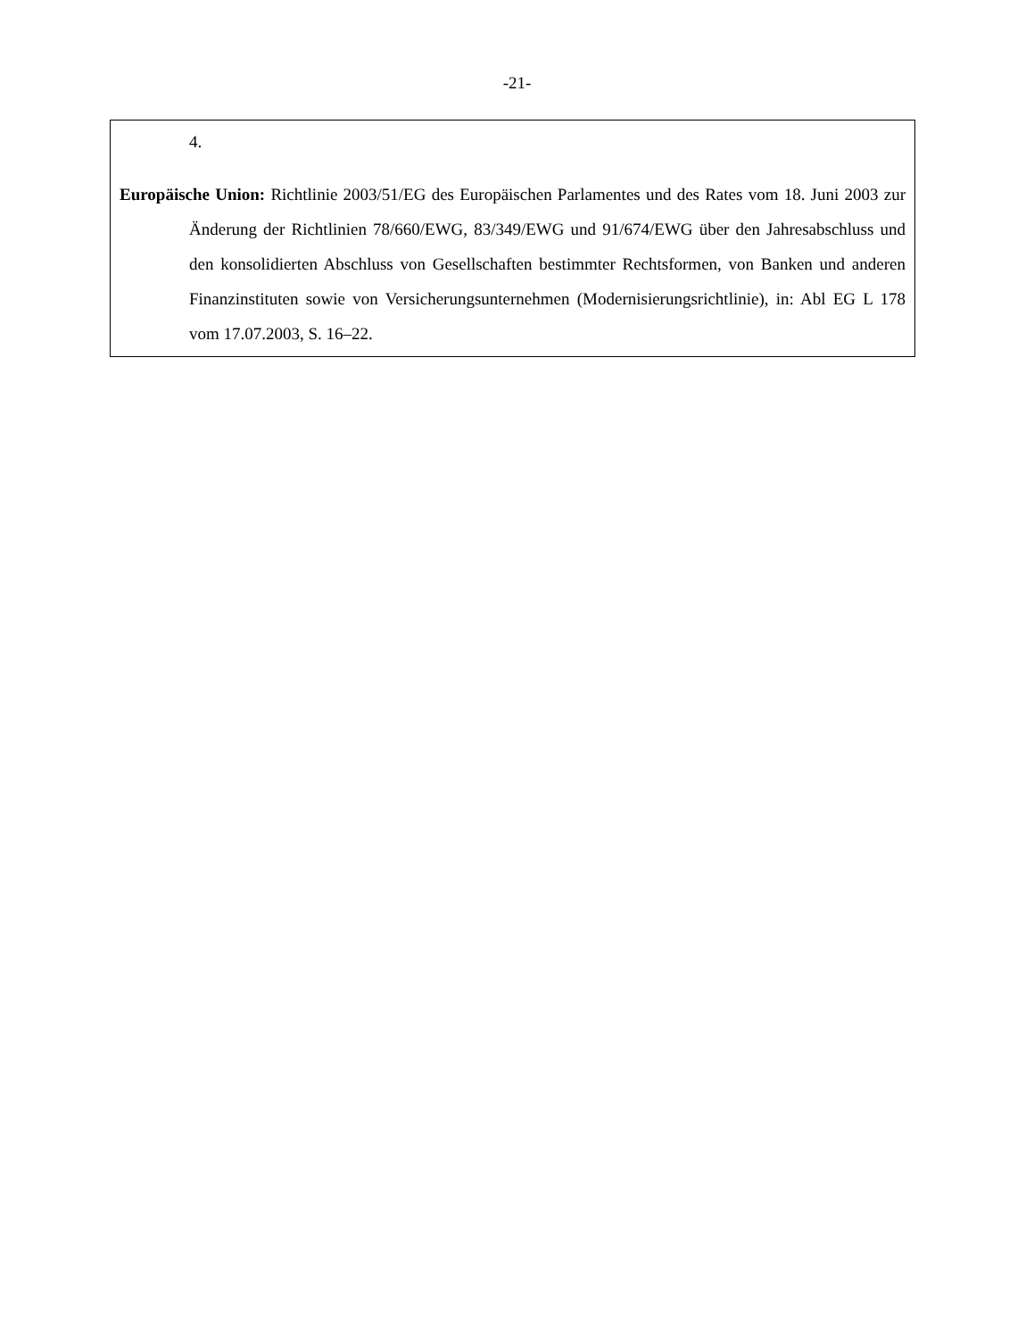-21-
4.
Europäische Union: Richtlinie 2003/51/EG des Europäischen Parlamentes und des Rates vom 18. Juni 2003 zur Änderung der Richtlinien 78/660/EWG, 83/349/EWG und 91/674/EWG über den Jahresabschluss und den konsolidierten Abschluss von Gesellschaften bestimmter Rechtsformen, von Banken und anderen Finanzinstituten sowie von Versicherungsunternehmen (Modernisierungsrichtlinie), in: Abl EG L 178 vom 17.07.2003, S. 16–22.